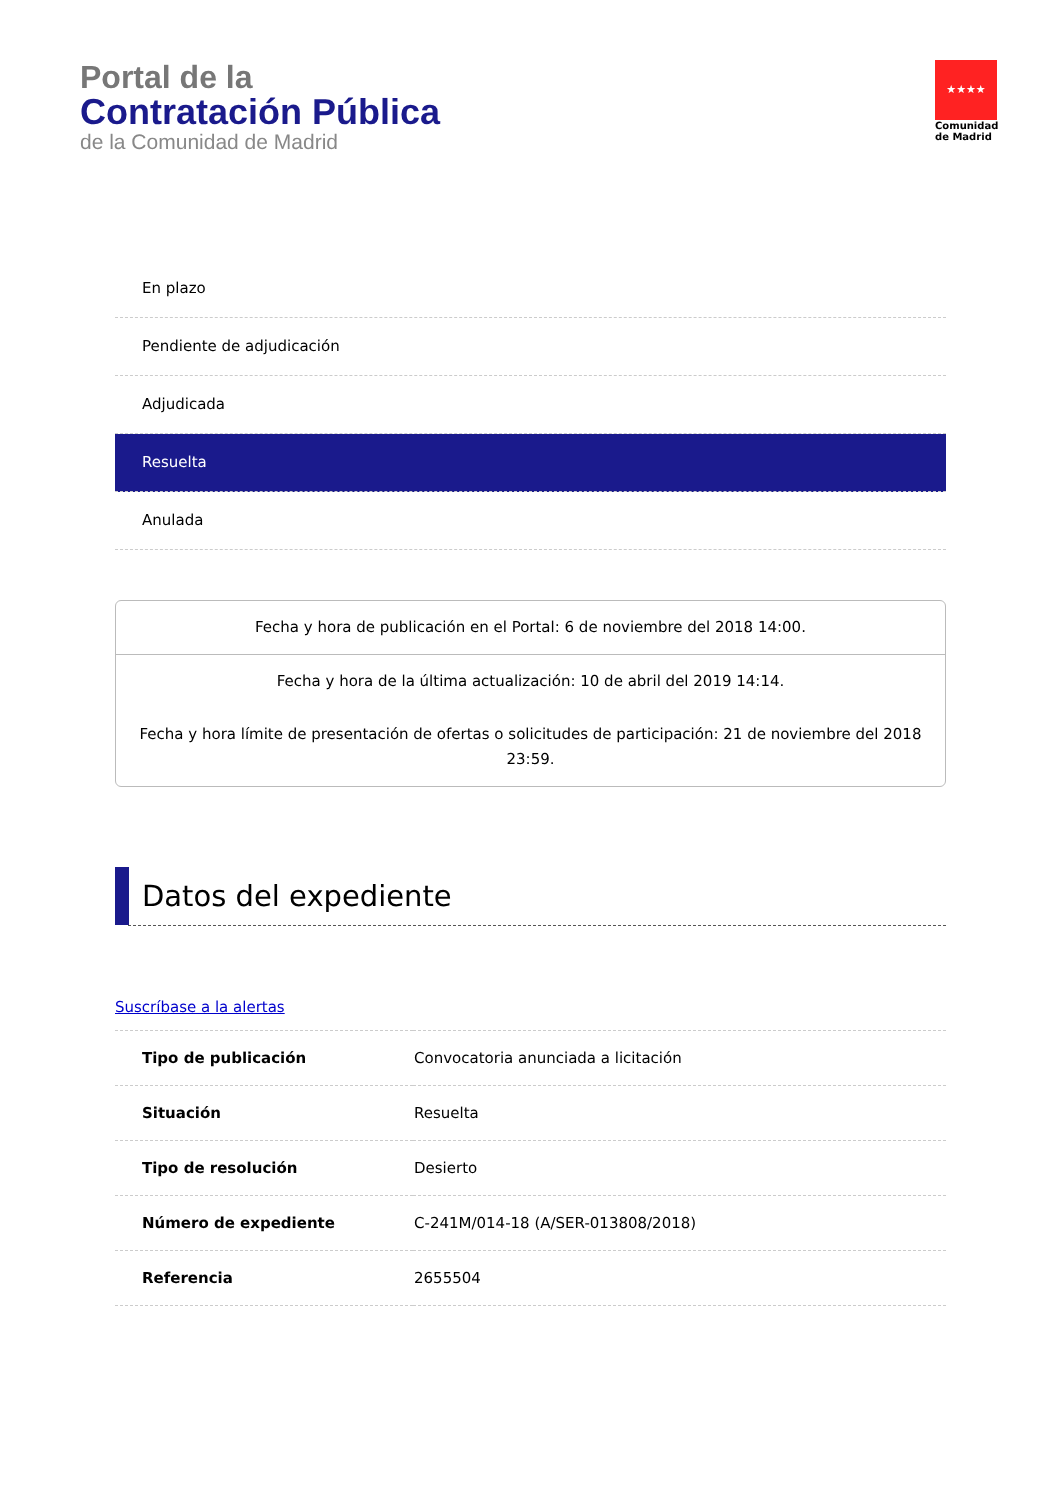Portal de la
Contratación Pública
de la Comunidad de Madrid
★★★★
Comunidad de Madrid
En plazo
Pendiente de adjudicación
Adjudicada
Resuelta
Anulada
Fecha y hora de publicación en el Portal: 6 de noviembre del 2018 14:00.
Fecha y hora de la última actualización: 10 de abril del 2019 14:14.
Fecha y hora límite de presentación de ofertas o solicitudes de participación: 21 de noviembre del 2018 23:59.
Datos del expediente
Suscríbase a la alertas
| Tipo de publicación | Convocatoria anunciada a licitación |
| Situación | Resuelta |
| Tipo de resolución | Desierto |
| Número de expediente | C-241M/014-18 (A/SER-013808/2018) |
| Referencia | 2655504 |